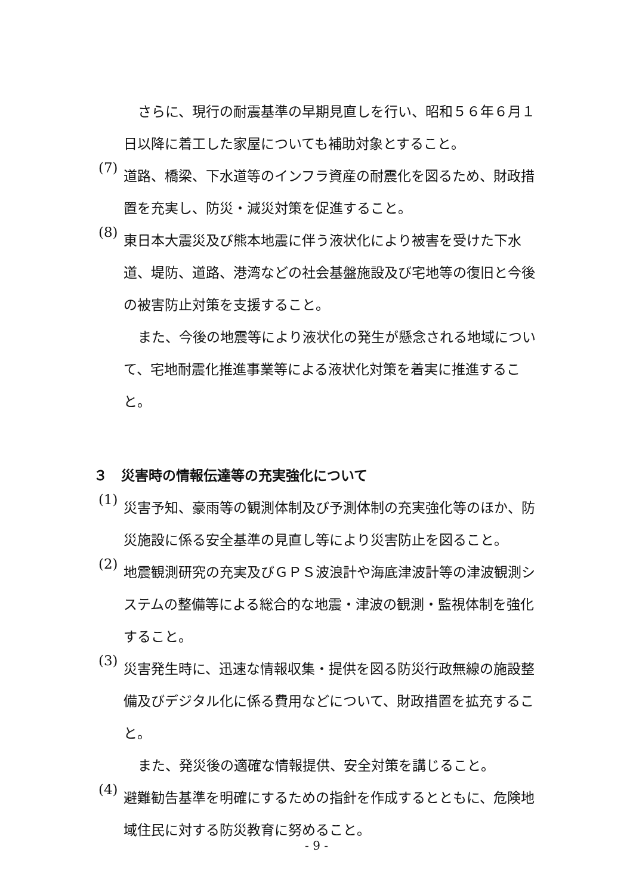さらに、現行の耐震基準の早期見直しを行い、昭和５６年６月１日以降に着工した家屋についても補助対象とすること。
(7)
道路、橋梁、下水道等のインフラ資産の耐震化を図るため、財政措置を充実し、防災・減災対策を促進すること。
(8)
東日本大震災及び熊本地震に伴う液状化により被害を受けた下水道、堤防、道路、港湾などの社会基盤施設及び宅地等の復旧と今後の被害防止対策を支援すること。
また、今後の地震等により液状化の発生が懸念される地域について、宅地耐震化推進事業等による液状化対策を着実に推進すること。
３　災害時の情報伝達等の充実強化について
(1)
災害予知、豪雨等の観測体制及び予測体制の充実強化等のほか、防災施設に係る安全基準の見直し等により災害防止を図ること。
(2)
地震観測研究の充実及びＧＰＳ波浪計や海底津波計等の津波観測システムの整備等による総合的な地震・津波の観測・監視体制を強化すること。
(3)
災害発生時に、迅速な情報収集・提供を図る防災行政無線の施設整備及びデジタル化に係る費用などについて、財政措置を拡充すること。
また、発災後の適確な情報提供、安全対策を講じること。
(4)
避難勧告基準を明確にするための指針を作成するとともに、危険地域住民に対する防災教育に努めること。
- 9 -